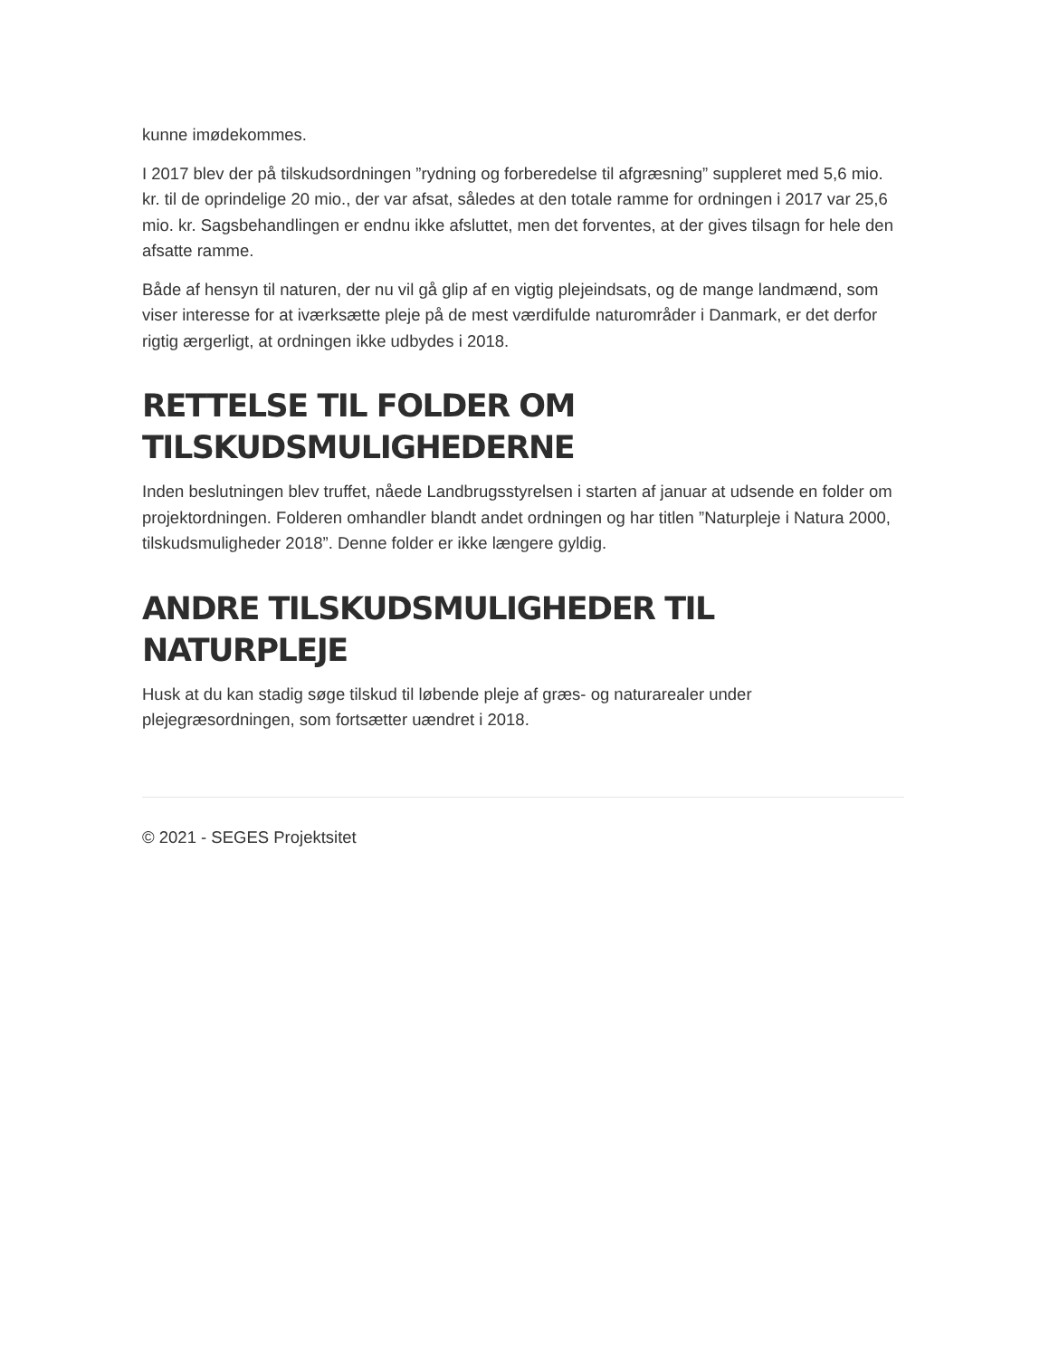kunne imødekommes.
I 2017 blev der på tilskudsordningen ”rydning og forberedelse til afgræsning” suppleret med 5,6 mio. kr. til de oprindelige 20 mio., der var afsat, således at den totale ramme for ordningen i 2017 var 25,6 mio. kr. Sagsbehandlingen er endnu ikke afsluttet, men det forventes, at der gives tilsagn for hele den afsatte ramme.
Både af hensyn til naturen, der nu vil gå glip af en vigtig plejeindsats, og de mange landmænd, som viser interesse for at iværksætte pleje på de mest værdifulde naturområder i Danmark, er det derfor rigtig ærgerligt, at ordningen ikke udbydes i 2018.
RETTELSE TIL FOLDER OM TILSKUDSMULIGHEDERNE
Inden beslutningen blev truffet, nåede Landbrugsstyrelsen i starten af januar at udsende en folder om projektordningen. Folderen omhandler blandt andet ordningen og har titlen ”Naturpleje i Natura 2000, tilskudsmuligheder 2018”. Denne folder er ikke længere gyldig.
ANDRE TILSKUDSMULIGHEDER TIL NATURPLEJE
Husk at du kan stadig søge tilskud til løbende pleje af græs- og naturarealer under plejegræsordningen, som fortsætter uændret i 2018.
© 2021 - SEGES Projektsitet